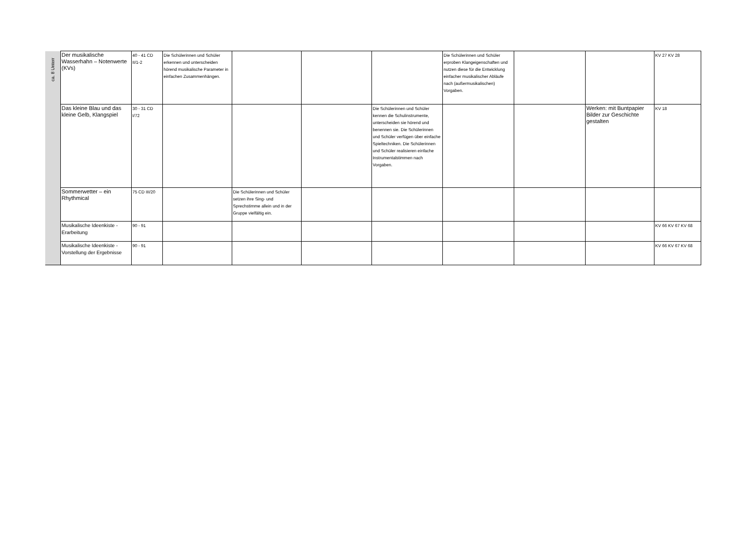| ca. 8 Unterr | Der musikalische Wasserhahn – Notenwerte (KVs) | 40 - 41 CD II/1-2 | Die Schülerinnen und Schüler erkennen und unterscheiden hörend musikalische Parameter in einfachen Zusammenhängen. | | | | Die Schülerinnen und Schüler erproben Klangeigenschaften und nutzen diese für die Entwicklung einfacher musikalischer Abläufe nach (außermusikalischen) Vorgaben. | | | KV 27 KV 28 |
| | Das kleine Blau und das kleine Gelb, Klangspiel | 30 - 31 CD I/72 | | | | Die Schülerinnen und Schüler kennen die Schulinstrumente, unterscheiden sie hörend und benennen sie. Die Schülerinnen und Schüler verfügen über einfache Spieltechniken. Die Schülerinnen und Schüler realisieren einfache Instrumentalstimmen nach Vorgaben. | | | Werken: mit Buntpapier Bilder zur Geschichte gestalten | KV 18 |
| | Sommerwetter – ein Rhythmical | 75 CD III/20 | | Die Schülerinnen und Schüler setzen ihre Sing- und Sprechstimme allein und in der Gruppe vielfältig ein. | | | | | | |
| | Musikalische Ideenkiste - Erarbeitung | 90 - 91 | | | | | | | | KV 66 KV 67 KV 68 |
| | Musikalische Ideenkiste - Vorstellung der Ergebnisse | 90 - 91 | | | | | | | | KV 66 KV 67 KV 68 |